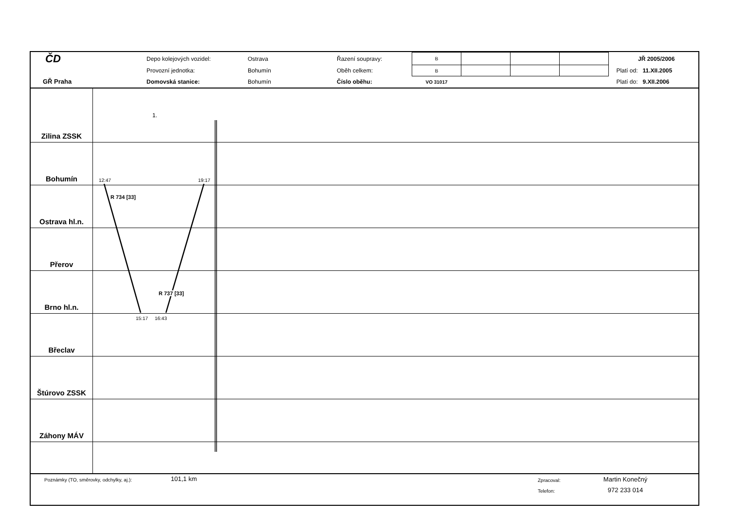| ČD | Depo kolejových vozidel: | Ostrava | Řazení soupravy: | B | | | | | JŘ 2005/2006 |
| | Provozní jednotka: | Bohumín | Oběh celkem: | B | | | | | Platí od: 11.XII.2005 |
| GŘ Praha | Domovská stanice: | Bohumín | Číslo oběhu: | VO 31017 | | | | | Platí do: 9.XII.2006 |
Zilina ZSSK
1.
Bohumín
12:47 19:17
Ostrava hl.n.
R 734 [33]
Přerov
Brno hl.n.
R 737 [33]
Břeclav
15:17 16:43
Štúrovo ZSSK
Záhony MÁV
Poznámky (TO, směrovky, odchylky, aj.):
101,1 km
Zpracoval:
Telefon:
Martin Konečný
972 233 014